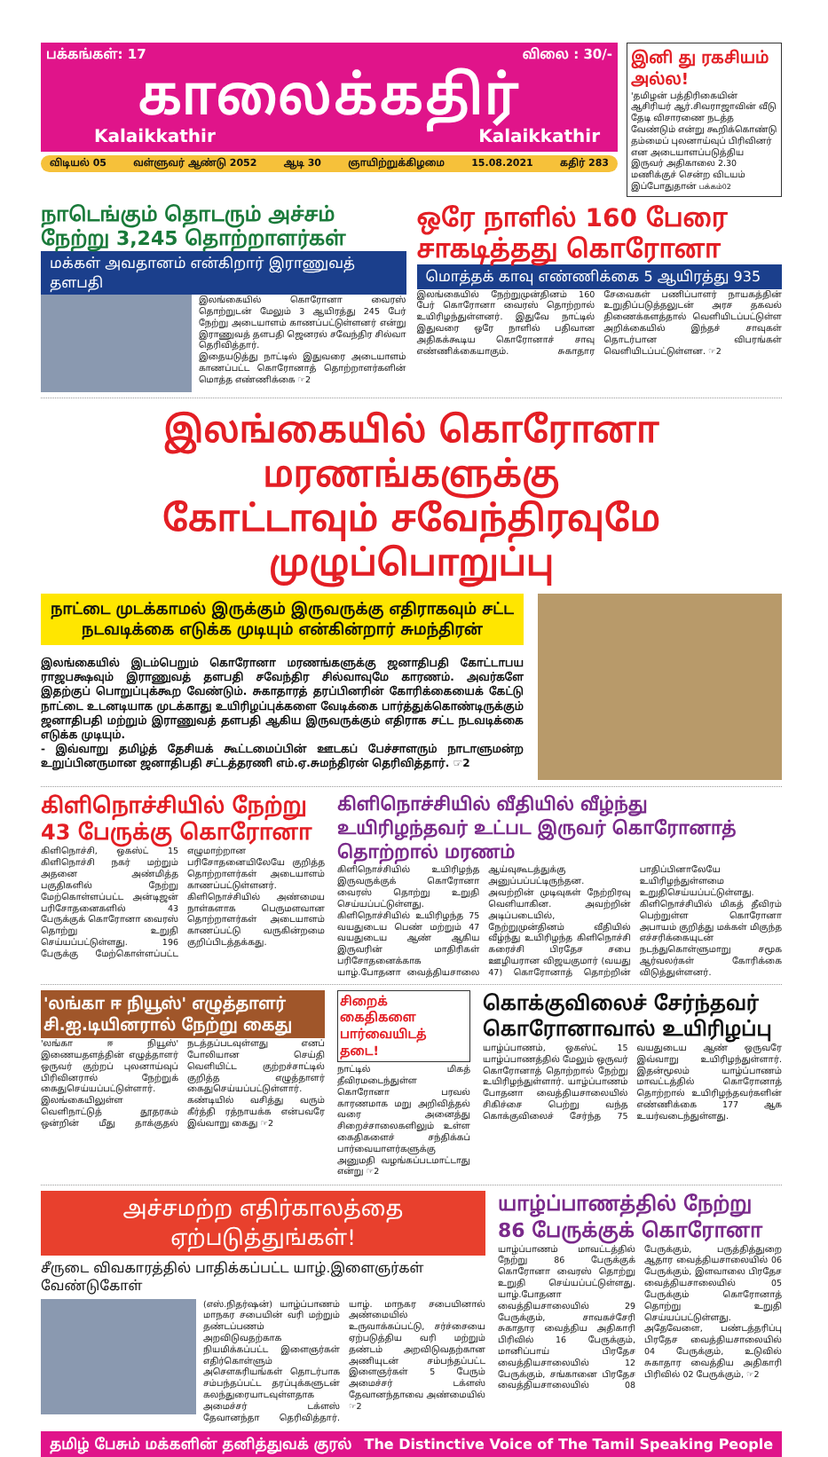பக்கங்கள்: 17 விலை : 30/-
காலைக்கதிர்
Kalaikkathir Kalaikkathir
விடியல் 05 வள்ளுவர் ஆண்டு 2052 ஆடி 30 ஞாயிற்றுக்கிழமை 15.08.2021 கதிர் 283
இனி து ரகசியம் அல்ல!
'தமிழன் பத்திரிகையின் ஆசிரியர் ஆர்.சிவராஜாவின் வீடு தேடி விசாரணை நடத்த வேண்டும் என்று கூறிக்கொண்டு தம்மைப் புலனாய்வுப் பிரிவினர் என அடையாளப்படுத்திய இருவர் அதிகாலை 2.30 மணிக்குச் சென்ற விடயம் இப்போதுதான் பக்கம்02
நாடெங்கும் தொடரும் அச்சம் நேற்று 3,245 தொற்றாளர்கள்
மக்கள் அவதானம் என்கிறார் இராணுவத் தளபதி
இலங்கையில் கொரோனா வைரஸ் தொற்றுடன் மேலும் 3 ஆயிரத்து 245 பேர் நேற்று அடையாளம் காணப்பட்டுள்ளனர் என்று இராணுவத் தளபதி ஜெனரல் சவேந்திர சில்வா தெரிவித்தார்.
இதையடுத்து நாட்டில் இதுவரை அடையாளம் காணப்பட்ட கொரோனாத் தொற்றாளர்களின் மொத்த எண்ணிக்கை ☞2
ஒரே நாளில் 160 பேரை சாகடித்தது கொரோனா
மொத்தக் காவு எண்ணிக்கை 5 ஆயிரத்து 935
இலங்கையில் நேற்றுமுன்தினம் 160 பேர் கொரோனா வைரஸ் தொற்றால் உயிரிழந்துள்ளனர். இதுவே நாட்டில் இதுவரை ஒரே நாளில் பதிவான அதிகக்கூடிய கொரோனாச் சாவு எண்ணிக்கையாகும். சுகாதார சேவைகள் பணிப்பாளர் நாயகத்தின் உறுதிப்படுத்தலுடன் அரச தகவல் திணைக்களத்தால் வெளியிடப்பட்டுள்ள அறிக்கையில் இந்தச் சாவுகள் தொடர்பான விபரங்கள் வெளியிடப்பட்டுள்ளன. ☞2
இலங்கையில் கொரோனா மரணங்களுக்கு
கோட்டாவும் சவேந்திரவுமே முழுப்பொறுப்பு
நாட்டை முடக்காமல் இருக்கும் இருவருக்கு எதிராகவும் சட்ட நடவடிக்கை எடுக்க முடியும் என்கின்றார் சுமந்திரன்
இலங்கையில் இடம்பெறும் கொரோனா மரணங்களுக்கு ஜனாதிபதி கோட்டாபய ராஜபக்ஷவும் இராணுவத் தளபதி சவேந்திர சில்வாவுமே காரணம். அவர்களே இதற்குப் பொறுப்புக்கூற வேண்டும். சுகாதாரத் தரப்பினரின் கோரிக்கையைக் கேட்டு நாட்டை உடனடியாக முடக்காது உயிரிழப்புக்களை வேடிக்கை பார்த்துக்கொண்டிருக்கும் ஜனாதிபதி மற்றும் இராணுவத் தளபதி ஆகிய இருவருக்கும் எதிராக சட்ட நடவடிக்கை எடுக்க முடியும்.
- இவ்வாறு தமிழ்த் தேசியக் கூட்டமைப்பின் ஊடகப் பேச்சாளரும் நாடாளுமன்ற உறுப்பினருமான ஜனாதிபதி சட்டத்தரணி எம்.ஏ.சுமந்திரன் தெரிவித்தார். ☞2
கிளிநொச்சியில் நேற்று 43 பேருக்கு கொரோனா
கிளிநொச்சி, ஒகஸ்ட் 15 கிளிநொச்சி நகர் மற்றும் அதனை அண்மித்த பகுதிகளில் நேற்று மேற்கொள்ளப்பட்ட அன்டிஜன் பரிசோதனைகளில் 43 பேருக்குக் கொரோனா வைரஸ் தொற்று உறுதி செய்யப்பட்டுள்ளது. 196 பேருக்கு மேற்கொள்ளப்பட்ட எழுமாற்றான பரிசோதனையிலேயே குறித்த தொற்றாளர்கள் அடையாளம் காணப்பட்டுள்ளனர். கிளிநொச்சியில் அண்மைய நாள்களாக பெருமளவான தொற்றாளர்கள் அடையாளம் காணப்பட்டு வருகின்றமை குறிப்பிடத்தக்கது.
கிளிநொச்சியில் வீதியில் வீழ்ந்து உயிரிழந்தவர் உட்பட இருவர் கொரோனாத் தொற்றால் மரணம்
கிளிநொச்சியில் உயிரிழந்த இருவருக்குக் கொரோனா வைரஸ் தொற்று உறுதி செய்யப்பட்டுள்ளது. கிளிநொச்சியில் உயிரிழந்த 75 வயதுடைய பெண் மற்றும் 47 வயதுடைய ஆண் ஆகிய இருவரின் மாதிரிகள் பரிசோதனைக்காக யாழ்.போதனா வைத்தியசாலை ஆய்வுகூடத்துக்கு அனுப்பப்பட்டிருந்தன. அவற்றின் முடிவுகள் நேற்றிரவு வெளியாகின. அவற்றின் அடிப்படையில், நேற்றுமுன்தினம் வீதியில் வீழ்ந்து உயிரிழந்த கிளிநொச்சி கரைச்சி பிரதேச சபை ஊழியரான விஜயகுமார் (வயது 47) கொரோனாத் தொற்றின் பாதிப்பினாலேயே உயிரிழந்துள்ளமை உறுதிசெய்யப்பட்டுள்ளது. கிளிநொச்சியில் மிகத் தீவிரம் பெற்றுள்ள கொரோனா அபாயம் குறித்து மக்கள் மிகுந்த எச்சரிக்கையுடன் நடந்துகொள்ளுமாறு சமூக ஆர்வலர்கள் கோரிக்கை விடுத்துள்ளனர்.
'லங்கா ஈ நியூஸ்' எழுத்தாளர் சி.ஐ.டியினரால் நேற்று கைது
'லங்கா ஈ நியூஸ்' இணையதளத்தின் எழுத்தாளர் ஒருவர் குற்றப் புலனாய்வுப் பிரிவினரால் நேற்றுக் கைதுசெய்யப்பட்டுள்ளார். இலங்கையிலுள்ள வெளிநாட்டுத் தூதரகம் ஒன்றின் மீது தாக்குதல் நடத்தப்படவுள்ளது எனப் போலியான செய்தி வெளியிட்ட குற்றச்சாட்டில் குறித்த எழுத்தாளர் கைதுசெய்யப்பட்டுள்ளார். கண்டியில் வசித்து வரும் கீர்த்தி ரத்நாயக்க என்பவரே இவ்வாறு கைது ☞2
சிறைக் கைதிகளை பார்வையிடத் தடை!
நாட்டில் மிகத் தீவிரமடைந்துள்ள கொரோனா பரவல் காரணமாக மறு அறிவித்தல் வரை அனைத்து சிறைச்சாலைகளிலும் உள்ள கைதிகளைச் சந்திக்கப் பார்வையாளர்களுக்கு அனுமதி வழங்கப்படமாட்டாது என்று ☞2
கொக்குவிலைச் சேர்ந்தவர் கொரோனாவால் உயிரிழப்பு
யாழ்ப்பாணம், ஒகஸ்ட் 15 யாழ்ப்பாணத்தில் மேலும் ஒருவர் கொரோனாத் தொற்றால் நேற்று உயிரிழந்துள்ளார். யாழ்ப்பாணம் போதனா வைத்தியசாலையில் சிகிச்சை பெற்று வந்த கொக்குவிலைச் சேர்ந்த 75 வயதுடைய ஆண் ஒருவரே இவ்வாறு உயிரிழந்துள்ளார். இதன்மூலம் யாழ்ப்பாணம் மாவட்டத்தில் கொரோனாத் தொற்றால் உயிரிழந்தவர்களின் எண்ணிக்கை 177 ஆக உயர்வடைந்துள்ளது.
அச்சமற்ற எதிர்காலத்தை ஏற்படுத்துங்கள்!
சீருடை விவகாரத்தில் பாதிக்கப்பட்ட யாழ்.இளைஞர்கள் வேண்டுகோள்
(எஸ்.நிதர்ஷன்) யாழ்ப்பாணம் மாநகர சபையின் வரி மற்றும் தண்டப்பணம் அறவிடுவதற்காக நியமிக்கப்பட்ட இளைஞர்கள் எதிர்கொள்ளும் அசௌகரியங்கள் தொடர்பாக சம்பந்தப்பட்ட தரப்புக்களுடன் கலந்துரையாடவுள்ளதாக அமைச்சர் டக்ளஸ் தேவானந்தா தெரிவித்தார். யாழ். மாநகர சபையினால் அண்மையில் உருவாக்கப்பட்டு, சர்ச்சையை ஏற்படுத்திய வரி மற்றும் தண்டம் அறவிடுவதற்கான அணியுடன் சம்பந்தப்பட்ட இளைஞர்கள் 5 பேரும் அமைச்சர் டக்ளஸ் தேவானந்தாவை அண்மையில் ☞2
யாழ்ப்பாணத்தில் நேற்று 86 பேருக்குக் கொரோனா
யாழ்ப்பாணம் மாவட்டத்தில் நேற்று 86 பேருக்குக் கொரோனா வைரஸ் தொற்று உறுதி செய்யப்பட்டுள்ளது. யாழ்.போதனா வைத்தியசாலையில் 29 பேருக்கும், சாவகச்சேரி சுகாதார வைத்திய அதிகாரி பிரிவில் 16 பேருக்கும், மானிப்பாய் பிரதேச வைத்தியசாலையில் 12 பேருக்கும், சங்கானை பிரதேச வைத்தியசாலையில் 08 பேருக்கும், பருத்தித்துறை ஆதார வைத்தியசாலையில் 06 பேருக்கும், இளவாலை பிரதேச வைத்தியசாலையில் 05 பேருக்கும் கொரோனாத் தொற்று உறுதி செய்யப்பட்டுள்ளது. அதேவேளை, பண்டத்தரிப்பு பிரதேச வைத்தியசாலையில் 04 பேருக்கும், உடுவில் சுகாதார வைத்திய அதிகாரி பிரிவில் 02 பேருக்கும், ☞2
தமிழ் பேசும் மக்களின் தனித்துவக் குரல் The Distinctive Voice of The Tamil Speaking People